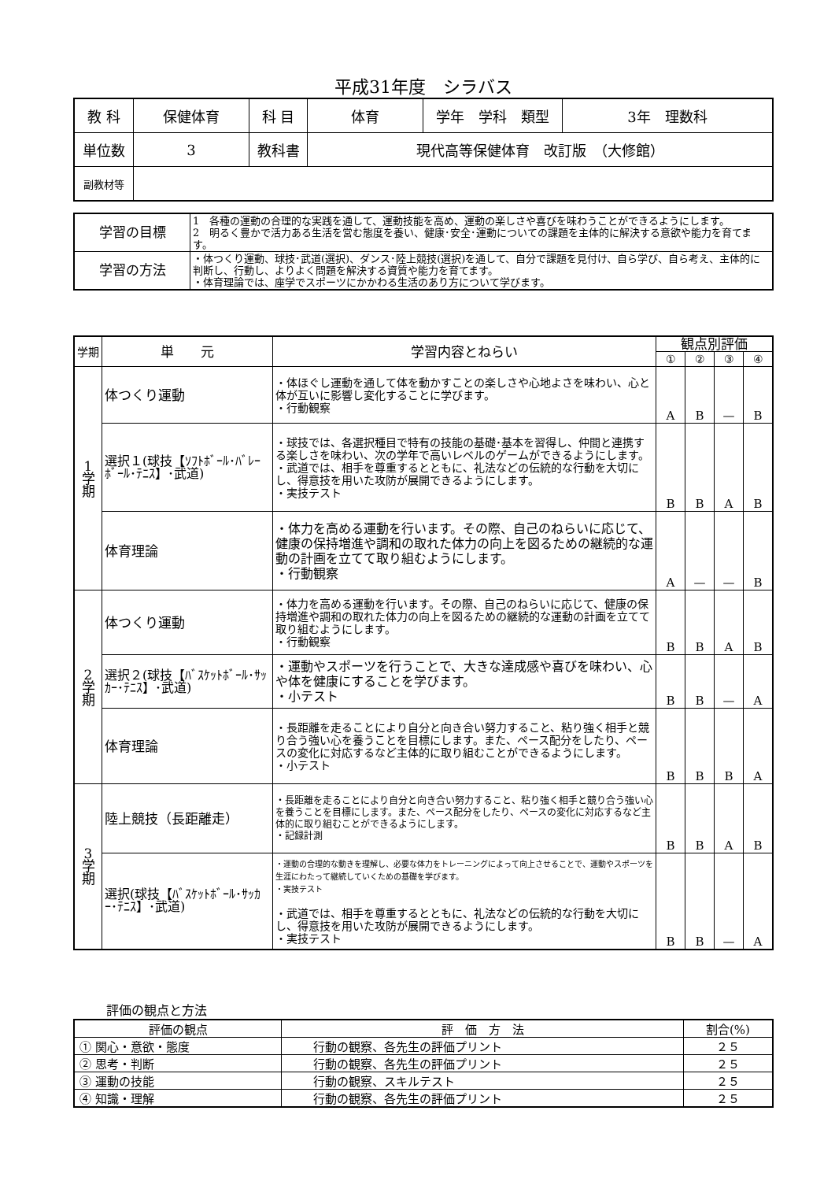平成31年度　シラバス
| 教 科 | 保健体育 | 科 目 | 体育 | 学年 学科 類型 | 3年 理数科 |
| 単位数 | 3 | 教科書 | 現代高等保健体育 改訂版 （大修館） | | |
| 副教材等 | | | | | |
| 学習の目標 | 1 各種の運動の合理的な実践を通して、運動技能を高め、運動の楽しさや喜びを味わうことができるようにします。 2 明るく豊かで活力ある生活を営む態度を養い、健康･安全･運動についての課題を主体的に解決する意欲や能力を育てます。 |
| 学習の方法 | ・体つくり運動、球技･武道(選択)、ダンス･陸上競技(選択)を通して、自分で課題を見付け、自ら学び、自ら考え、主体的に判断し、行動し、よりよく問題を解決する資質や能力を育てます。 ・体育理論では、座学でスポーツにかかわる生活のあり方について学びます。 |
| 学期 | 単 元 | 学習内容とねらい | 観点別評価 | | | |
| --- | --- | --- | --- | --- | --- | --- |
| | | | ① | ② | ③ | ④ |
| 1 学 期 | 体つくり運動 | ・体ほぐし運動を通して体を動かすことの楽しさや心地よさを味わい、心と体が互いに影響し変化することに学びます。 ・行動観察 | A | B | — | B |
| | 選択１(球技【ｿﾌﾄﾎﾞｰﾙ･ﾊﾞﾚｰﾎﾞｰﾙ･ﾃﾆｽ】･武道) | ・球技では、各選択種目で特有の技能の基礎･基本を習得し、仲間と連携する楽しさを味わい、次の学年で高いレベルのゲームができるようにします。 ・武道では、相手を尊重するとともに、礼法などの伝統的な行動を大切にし、得意技を用いた攻防が展開できるようにします。 ・実技テスト | B | B | A | B |
| | 体育理論 | ・体力を高める運動を行います。その際、自己のねらいに応じて、健康の保持増進や調和の取れた体力の向上を図るための継続的な運動の計画を立てて取り組むようにします。 ・行動観察 | A | — | — | B |
| 2 学 期 | 体つくり運動 | ・体力を高める運動を行います。その際、自己のねらいに応じて、健康の保持増進や調和の取れた体力の向上を図るための継続的な運動の計画を立てて取り組むようにします。 ・行動観察 | B | B | A | B |
| | 選択２(球技【ﾊﾞｽｹｯﾄﾎﾞｰﾙ･ｻｯｶｰ･ﾃﾆｽ】･武道) | ・運動やスポーツを行うことで、大きな達成感や喜びを味わい、心や体を健康にすることを学びます。 ・小テスト | B | B | — | A |
| | 体育理論 | ・長距離を走ることにより自分と向き合い努力すること、粘り強く相手と競り合う強い心を養うことを目標にします。また、ペース配分をしたり、ペースの変化に対応するなど主体的に取り組むことができるようにします。 ・小テスト | B | B | B | A |
| 3 学 期 | 陸上競技（長距離走） | ・長距離を走ることにより自分と向き合い努力すること、粘り強く相手と競り合う強い心を養うことを目標にします。また、ペース配分をしたり、ペースの変化に対応するなど主体的に取り組むことができるようにします。 ・記録計測 | B | B | A | B |
| | 選択(球技【ﾊﾞｽｹｯﾄﾎﾞｰﾙ･ｻｯｶｰ･ﾃﾆｽ】･武道) | ・運動の合理的な動きを理解し、必要な体力をトレーニングによって向上させることで、運動やスポーツを生涯にわたって継続していくための基礎を学びます。 ・実技テスト ・武道では、相手を尊重するとともに、礼法などの伝統的な行動を大切にし、得意技を用いた攻防が展開できるようにします。 ・実技テスト | B | B | — | A |
評価の観点と方法
| 評価の観点 | 評 価 方 法 | 割合(%) |
| --- | --- | --- |
| ① 関心・意欲・態度 | 行動の観察、各先生の評価プリント | ２５ |
| ② 思考・判断 | 行動の観察、各先生の評価プリント | ２５ |
| ③ 運動の技能 | 行動の観察、スキルテスト | ２５ |
| ④ 知識・理解 | 行動の観察、各先生の評価プリント | ２５ |